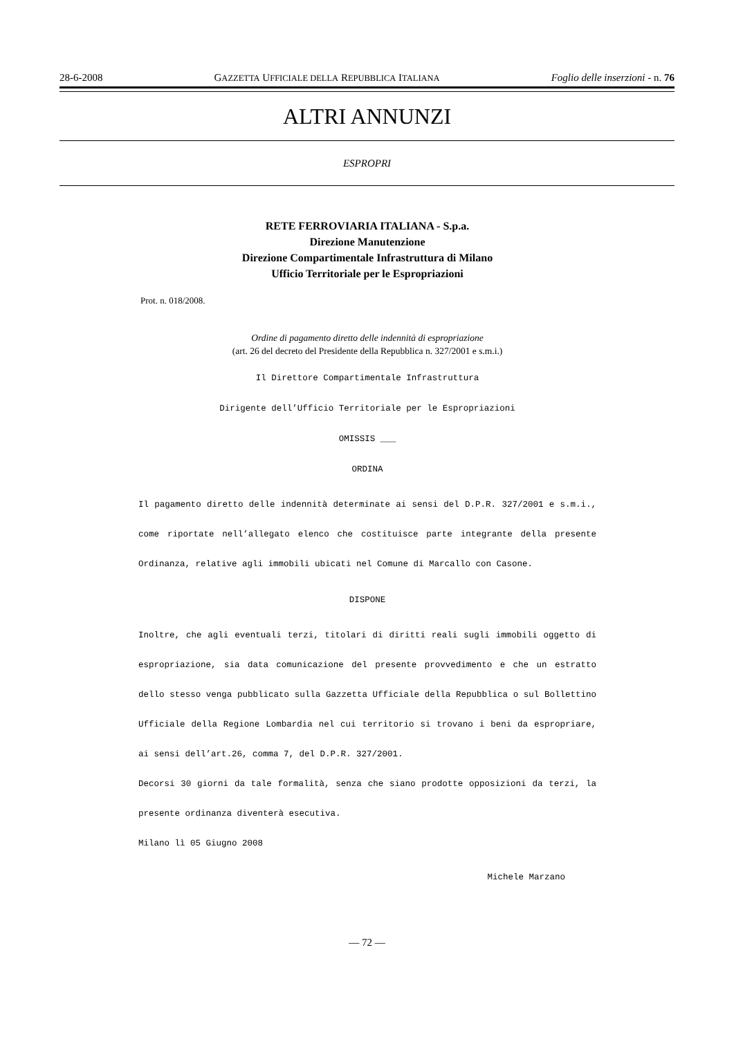28-6-2008 GAZZETTA UFFICIALE DELLA REPUBBLICA ITALIANA Foglio delle inserzioni - n. 76
ALTRI ANNUNZI
ESPROPRI
RETE FERROVIARIA ITALIANA - S.p.a.
Direzione Manutenzione
Direzione Compartimentale Infrastruttura di Milano
Ufficio Territoriale per le Espropriazioni
Prot. n. 018/2008.
Ordine di pagamento diretto delle indennità di espropriazione
(art. 26 del decreto del Presidente della Repubblica n. 327/2001 e s.m.i.)
Il Direttore Compartimentale Infrastruttura
Dirigente dell’Ufficio Territoriale per le Espropriazioni
OMISSIS ___
ORDINA
Il pagamento diretto delle indennità determinate ai sensi del D.P.R. 327/2001 e s.m.i., come riportate nell’allegato elenco che costituisce parte integrante della presente Ordinanza, relative agli immobili ubicati nel Comune di Marcallo con Casone.
DISPONE
Inoltre, che agli eventuali terzi, titolari di diritti reali sugli immobili oggetto di espropriazione, sia data comunicazione del presente provvedimento e che un estratto dello stesso venga pubblicato sulla Gazzetta Ufficiale della Repubblica o sul Bollettino Ufficiale della Regione Lombardia nel cui territorio si trovano i beni da espropriare, ai sensi dell’art.26, comma 7, del D.P.R. 327/2001.
Decorsi 30 giorni da tale formalità, senza che siano prodotte opposizioni da terzi, la presente ordinanza diventerà esecutiva.
Milano lì 05 Giugno 2008
Michele Marzano
— 72 —